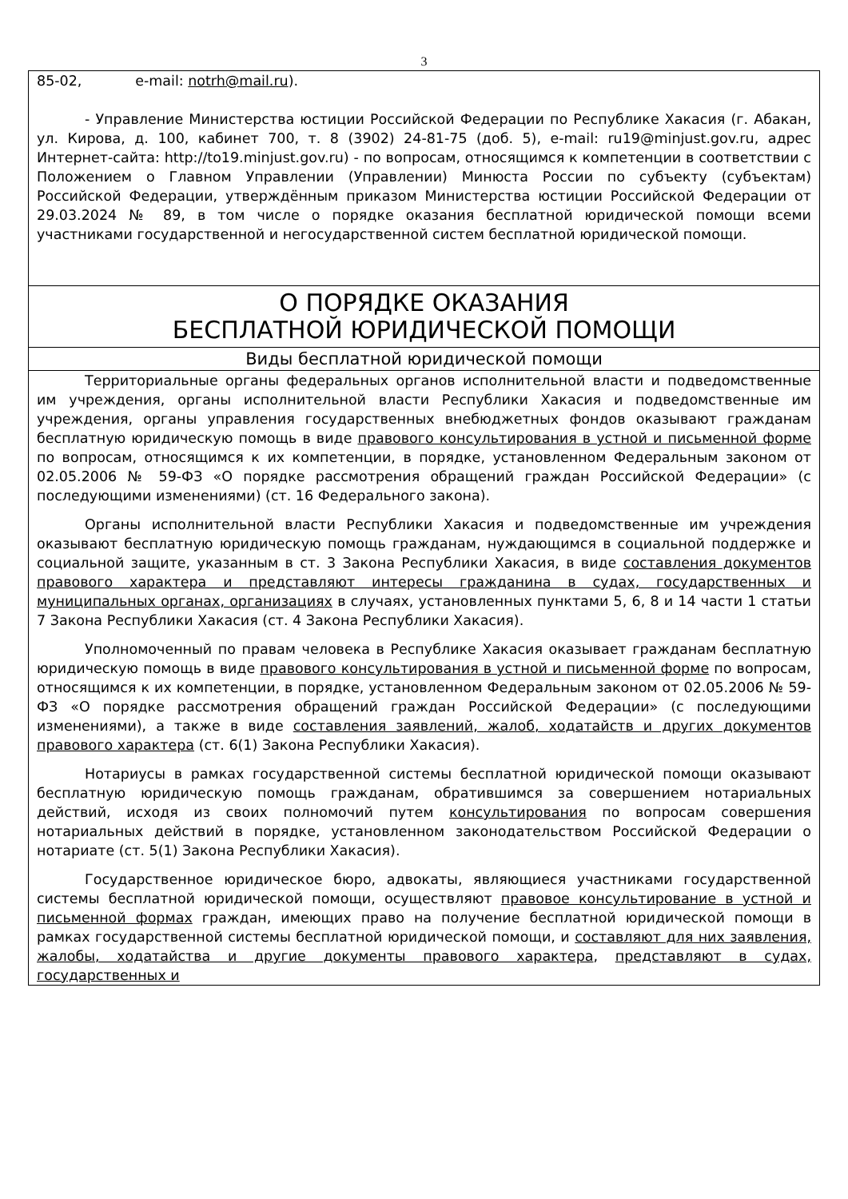3
85-02, e-mail: notrh@mail.ru).
- Управление Министерства юстиции Российской Федерации по Республике Хакасия (г. Абакан, ул. Кирова, д. 100, кабинет 700, т. 8 (3902) 24-81-75 (доб. 5), e-mail: ru19@minjust.gov.ru, адрес Интернет-сайта: http://to19.minjust.gov.ru) - по вопросам, относящимся к компетенции в соответствии с Положением о Главном Управлении (Управлении) Минюста России по субъекту (субъектам) Российской Федерации, утверждённым приказом Министерства юстиции Российской Федерации от 29.03.2024 № 89, в том числе о порядке оказания бесплатной юридической помощи всеми участниками государственной и негосударственной систем бесплатной юридической помощи.
О ПОРЯДКЕ ОКАЗАНИЯ
БЕСПЛАТНОЙ ЮРИДИЧЕСКОЙ ПОМОЩИ
Виды бесплатной юридической помощи
Территориальные органы федеральных органов исполнительной власти и подведомственные им учреждения, органы исполнительной власти Республики Хакасия и подведомственные им учреждения, органы управления государственных внебюджетных фондов оказывают гражданам бесплатную юридическую помощь в виде правового консультирования в устной и письменной форме по вопросам, относящимся к их компетенции, в порядке, установленном Федеральным законом от 02.05.2006 № 59-ФЗ «О порядке рассмотрения обращений граждан Российской Федерации» (с последующими изменениями) (ст. 16 Федерального закона).
Органы исполнительной власти Республики Хакасия и подведомственные им учреждения оказывают бесплатную юридическую помощь гражданам, нуждающимся в социальной поддержке и социальной защите, указанным в ст. 3 Закона Республики Хакасия, в виде составления документов правового характера и представляют интересы гражданина в судах, государственных и муниципальных органах, организациях в случаях, установленных пунктами 5, 6, 8 и 14 части 1 статьи 7 Закона Республики Хакасия (ст. 4 Закона Республики Хакасия).
Уполномоченный по правам человека в Республике Хакасия оказывает гражданам бесплатную юридическую помощь в виде правового консультирования в устной и письменной форме по вопросам, относящимся к их компетенции, в порядке, установленном Федеральным законом от 02.05.2006 № 59-ФЗ «О порядке рассмотрения обращений граждан Российской Федерации» (с последующими изменениями), а также в виде составления заявлений, жалоб, ходатайств и других документов правового характера (ст. 6(1) Закона Республики Хакасия).
Нотариусы в рамках государственной системы бесплатной юридической помощи оказывают бесплатную юридическую помощь гражданам, обратившимся за совершением нотариальных действий, исходя из своих полномочий путем консультирования по вопросам совершения нотариальных действий в порядке, установленном законодательством Российской Федерации о нотариате (ст. 5(1) Закона Республики Хакасия).
Государственное юридическое бюро, адвокаты, являющиеся участниками государственной системы бесплатной юридической помощи, осуществляют правовое консультирование в устной и письменной формах граждан, имеющих право на получение бесплатной юридической помощи в рамках государственной системы бесплатной юридической помощи, и составляют для них заявления, жалобы, ходатайства и другие документы правового характера, представляют в судах, государственных и